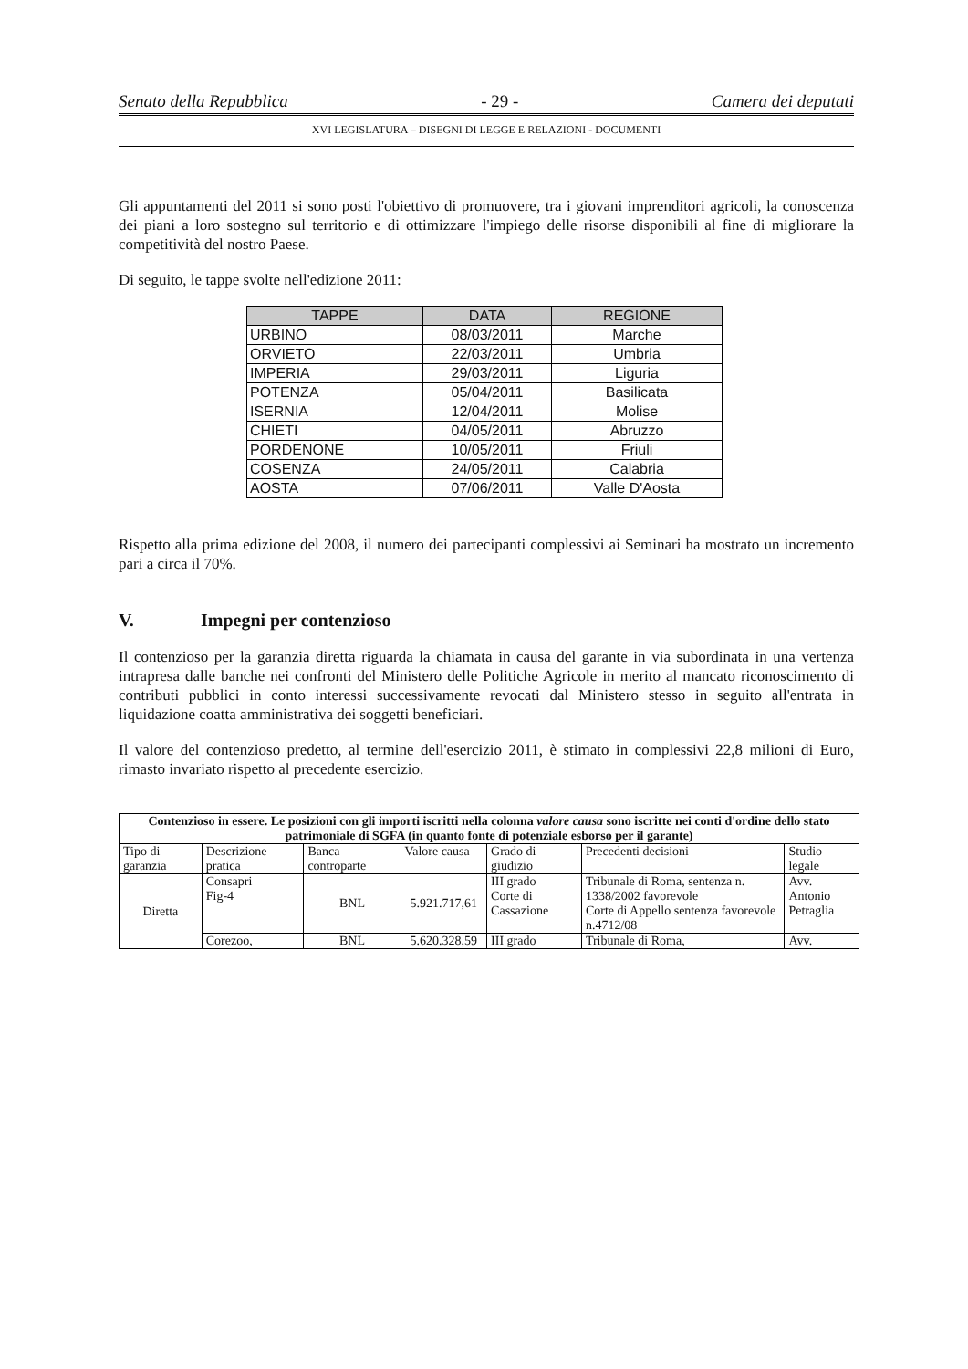Senato della Repubblica - 29 - Camera dei deputati
XVI LEGISLATURA – DISEGNI DI LEGGE E RELAZIONI - DOCUMENTI
Gli appuntamenti del 2011 si sono posti l'obiettivo di promuovere, tra i giovani imprenditori agricoli, la conoscenza dei piani a loro sostegno sul territorio e di ottimizzare l'impiego delle risorse disponibili al fine di migliorare la competitività del nostro Paese.
Di seguito, le tappe svolte nell'edizione 2011:
| TAPPE | DATA | REGIONE |
| --- | --- | --- |
| URBINO | 08/03/2011 | Marche |
| ORVIETO | 22/03/2011 | Umbria |
| IMPERIA | 29/03/2011 | Liguria |
| POTENZA | 05/04/2011 | Basilicata |
| ISERNIA | 12/04/2011 | Molise |
| CHIETI | 04/05/2011 | Abruzzo |
| PORDENONE | 10/05/2011 | Friuli |
| COSENZA | 24/05/2011 | Calabria |
| AOSTA | 07/06/2011 | Valle D'Aosta |
Rispetto alla prima edizione del 2008, il numero dei partecipanti complessivi ai Seminari ha mostrato un incremento pari a circa il 70%.
V. Impegni per contenzioso
Il contenzioso per la garanzia diretta riguarda la chiamata in causa del garante in via subordinata in una vertenza intrapresa dalle banche nei confronti del Ministero delle Politiche Agricole in merito al mancato riconoscimento di contributi pubblici in conto interessi successivamente revocati dal Ministero stesso in seguito all'entrata in liquidazione coatta amministrativa dei soggetti beneficiari.
Il valore del contenzioso predetto, al termine dell'esercizio 2011, è stimato in complessivi 22,8 milioni di Euro, rimasto invariato rispetto al precedente esercizio.
| Contenzioso in essere. Le posizioni con gli importi iscritti nella colonna valore causa sono iscritte nei conti d'ordine dello stato patrimoniale di SGFA (in quanto fonte di potenziale esborso per il garante) | | | | | | |
| --- | --- | --- | --- | --- | --- | --- |
| Tipo di garanzia | Descrizione pratica | Banca controparte | Valore causa | Grado di giudizio | Precedenti decisioni | Studio legale |
| Diretta | Consapri Fig-4 | BNL | 5.921.717,61 | III grado Corte di Cassazione | Tribunale di Roma, sentenza n. 1338/2002 favorevole Corte di Appello sentenza favorevole n.4712/08 | Avv. Antonio Petraglia |
| | Corezoo, | BNL | 5.620.328,59 | III grado | Tribunale di Roma, | Avv. |